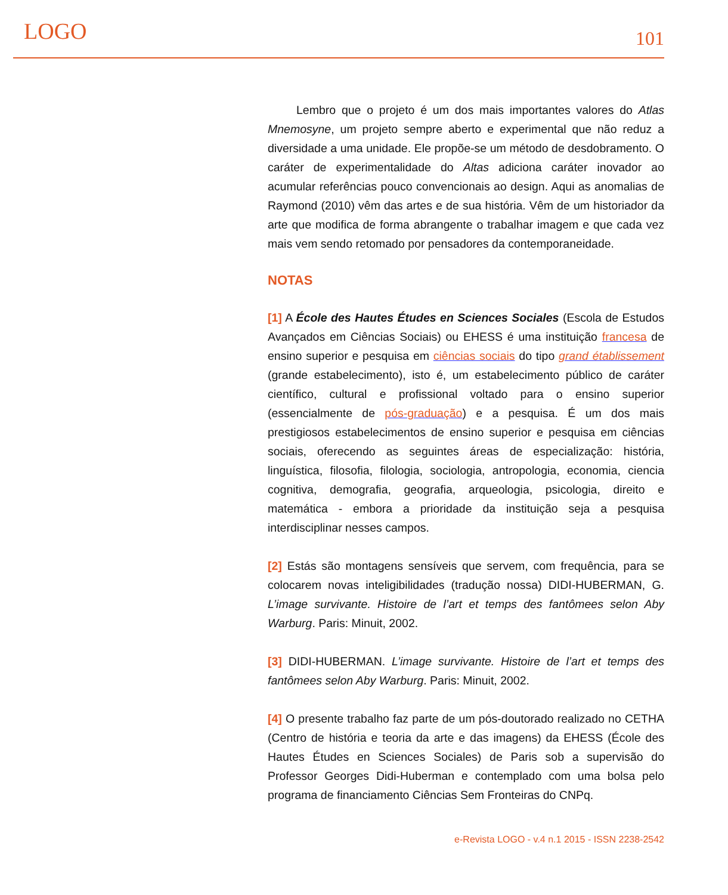LOGO
101
Lembro que o projeto é um dos mais importantes valores do Atlas Mnemosyne, um projeto sempre aberto e experimental que não reduz a diversidade a uma unidade. Ele propõe-se um método de desdobramento. O caráter de experimentalidade do Altas adiciona caráter inovador ao acumular referências pouco convencionais ao design. Aqui as anomalias de Raymond (2010) vêm das artes e de sua história. Vêm de um historiador da arte que modifica de forma abrangente o trabalhar imagem e que cada vez mais vem sendo retomado por pensadores da contemporaneidade.
NOTAS
[1] A École des Hautes Études en Sciences Sociales (Escola de Estudos Avançados em Ciências Sociais) ou EHESS é uma instituição francesa de ensino superior e pesquisa em ciências sociais do tipo grand établissement (grande estabelecimento), isto é, um estabelecimento público de caráter científico, cultural e profissional voltado para o ensino superior (essencialmente de pós-graduação) e a pesquisa. É um dos mais prestigiosos estabelecimentos de ensino superior e pesquisa em ciências sociais, oferecendo as seguintes áreas de especialização: história, linguística, filosofia, filologia, sociologia, antropologia, economia, ciencia cognitiva, demografia, geografia, arqueologia, psicologia, direito e matemática - embora a prioridade da instituição seja a pesquisa interdisciplinar nesses campos.
[2] Estás são montagens sensíveis que servem, com frequência, para se colocarem novas inteligibilidades (tradução nossa) DIDI-HUBERMAN, G. L’image survivante. Histoire de l’art et temps des fantômees selon Aby Warburg. Paris: Minuit, 2002.
[3] DIDI-HUBERMAN. L’image survivante. Histoire de l’art et temps des fantômees selon Aby Warburg. Paris: Minuit, 2002.
[4] O presente trabalho faz parte de um pós-doutorado realizado no CETHA (Centro de história e teoria da arte e das imagens) da EHESS (École des Hautes Études en Sciences Sociales) de Paris sob a supervisão do Professor Georges Didi-Huberman e contemplado com uma bolsa pelo programa de financiamento Ciências Sem Fronteiras do CNPq.
e-Revista LOGO - v.4 n.1 2015 - ISSN 2238-2542